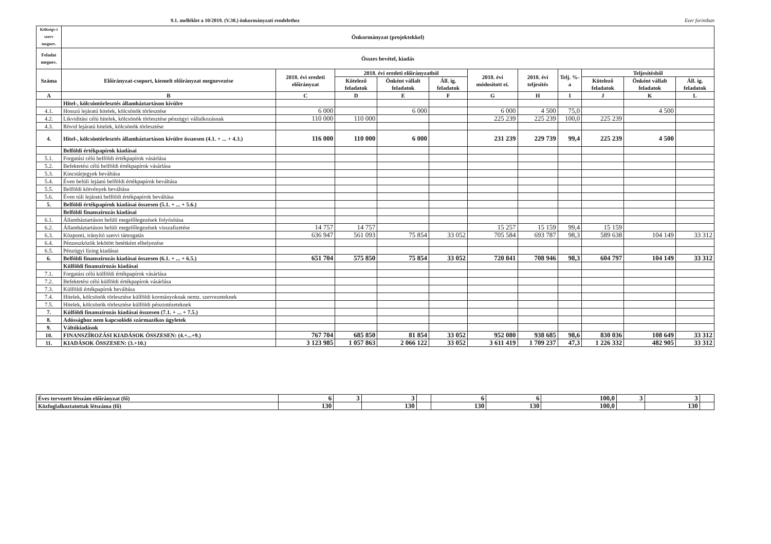9.1. melléklet a 10/2019. (V.30.) önkormányzati rendelethez Ezer forintban
| Költségv-i szerv megnev. | Önkormányzat (projektekkel) | | | | | | | | | | |
| --- | --- | --- | --- | --- | --- | --- | --- | --- | --- | --- | --- |
| Feladat megnev. | Összes bevétel, kiadás | | | | | | | | | | |
| Száma | Előirányzat-csoport, kiemelt előirányzat megnevezése | 2018. évi eredeti előirányzat | 2018. évi eredeti előirányzatból | | | 2018. évi módosított ei. | 2018. évi teljesítés | Telj. %-a | Teljesítésből | | |
| | | | Kötelező feladatok | Önként vállalt feladatok | Áll. ig. feladatok | | | | Kötelező feladatok | Önként vállalt feladatok | Áll. ig. feladatok |
| A | B | C | D | E | F | G | H | I | J | K | L |
| | Hitel-, kölcsöntörlesztés államháztartáson kívülre | | | | | | | | | | |
| 4.1. | Hosszú lejáratú hitelek, kölcsönök törlesztése | 6 000 | | 6 000 | | 6 000 | 4 500 | 75,0 | | 4 500 | |
| 4.2. | Likviditási célú hitelek, kölcsönök törlesztése pénzügyi vállalkozásnak | 110 000 | 110 000 | | | 225 239 | 225 239 | 100,0 | 225 239 | | |
| 4.3. | Rövid lejáratú hitelek, kölcsönök törlesztése | | | | | | | | | | |
| 4. | Hitel-, kölcsöntörlesztés államháztartáson kívülre összesen (4.1. + ... + 4.3.) | 116 000 | 110 000 | 6 000 | | 231 239 | 229 739 | 99,4 | 225 239 | 4 500 | |
| | Belföldi értékpapírok kiadásai | | | | | | | | | | |
| 5.1. | Forgatási célú belföldi értékpapírok vásárlása | | | | | | | | | | |
| 5.2. | Befektetési célú belföldi értékpapírok vásárlása | | | | | | | | | | |
| 5.3. | Kincstárjegyek beváltása | | | | | | | | | | |
| 5.4. | Éven belüli lejáatú belföldi értékpapírok beváltása | | | | | | | | | | |
| 5.5. | Belföldi kötvények beváltása | | | | | | | | | | |
| 5.6. | Éven túli lejáratú belföldi értékpapírok beváltása | | | | | | | | | | |
| 5. | Belföldi értékpapírok kiadásai összesen (5.1. + ... + 5.6.) | | | | | | | | | | |
| | Belföldi finanszírozás kiadásai | | | | | | | | | | |
| 6.1. | Államháztartáson belüli megelőlegezések folyósítása | | | | | | | | | | |
| 6.2. | Államháztartáson belüli megelőlegezések visszafizetése | 14 757 | 14 757 | | | 15 257 | 15 159 | 99,4 | 15 159 | | |
| 6.3. | Központi, irányító szervi támogatás | 636 947 | 561 093 | 75 854 | 33 052 | 705 584 | 693 787 | 98,3 | 589 638 | 104 149 | 33 312 |
| 6.4. | Pénzeszközök lekötött betétként elhelyezése | | | | | | | | | | |
| 6.5. | Pénzügyi lízing kiadásai | | | | | | | | | | |
| 6. | Belföldi finanszírozás kiadásai összesen (6.1. + ... + 6.5.) | 651 704 | 575 850 | 75 854 | 33 052 | 720 841 | 708 946 | 98,3 | 604 797 | 104 149 | 33 312 |
| | Külföldi finanszírozás kiadásai | | | | | | | | | | |
| 7.1. | Forgatási célú külföldi értékpapírok vásárlása | | | | | | | | | | |
| 7.2. | Befektetési célú külföldi értékpapírok vásárlása | | | | | | | | | | |
| 7.3. | Külföldi értékpapírok beváltása | | | | | | | | | | |
| 7.4. | Hitelek, kölcsönök törlesztése külföldi kormányoknak nemz. szervezeteknek | | | | | | | | | | |
| 7.5. | Hitelek, kölcsönök törlesztése külföldi pénzintézeteknek | | | | | | | | | | |
| 7. | Külföldi finanszírozás kiadásai összesen (7.1. + ... + 7.5.) | | | | | | | | | | |
| 8. | Adóssághoz nem kapcsolódó származékos ügyletek | | | | | | | | | | |
| 9. | Váltókiadások | | | | | | | | | | |
| 10. | FINANSZÍROZÁSI KIADÁSOK ÖSSZESEN: (4.+...+9.) | 767 704 | 685 850 | 81 854 | 33 052 | 952 080 | 938 685 | 98,6 | 830 036 | 108 649 | 33 312 |
| 11. | KIADÁSOK ÖSSZESEN: (3.+10.) | 3 123 985 | 1 057 863 | 2 066 122 | 33 052 | 3 611 419 | 1 709 237 | 47,3 | 1 226 332 | 482 905 | 33 312 |
| Éves tervezett létszám előirányzat (fő) | 6 | 3 | 3 | | 6 | 6 | 100,0 | 3 | 3 | |
| Közfoglalkoztatottak létszáma (fő) | 130 | | 130 | | 130 | 130 | 100,0 | | 130 | |